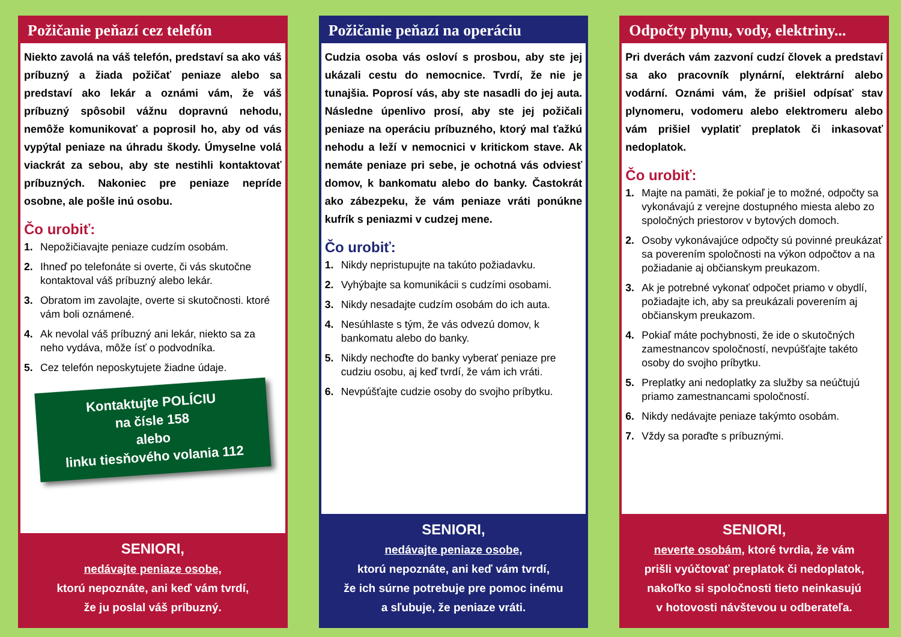Požičanie peňazí cez telefón
Niekto zavolá na váš telefón, predstaví sa ako váš príbuzný a žiada požičať peniaze alebo sa predstaví ako lekár a oznámi vám, že váš príbuzný spôsobil vážnu dopravnú nehodu, nemôže komunikovať a poprosil ho, aby od vás vypýtal peniaze na úhradu škody. Úmyselne volá viackrát za sebou, aby ste nestihli kontaktovať príbuzných. Nakoniec pre peniaze nepríde osobne, ale pošle inú osobu.
Čo urobiť:
1. Nepožičiavajte peniaze cudzím osobám.
2. Ihneď po telefonáte si overte, či vás skutočne kontaktoval váš príbuzný alebo lekár.
3. Obratom im zavolajte, overte si skutočnosti. ktoré vám boli oznámené.
4. Ak nevolal váš príbuzný ani lekár, niekto sa za neho vydáva, môže ísť o podvodníka.
5. Cez telefón neposkytujete žiadne údaje.
Kontaktujte POLÍCIU
na čísle 158
alebo
linku tiesňového volania 112
SENIORI,
nedávajte peniaze osobe,
ktorú nepoznáte, ani keď vám tvrdí,
že ju poslal váš príbuzný.
Požičanie peňazí na operáciu
Cudzia osoba vás osloví s prosbou, aby ste jej ukázali cestu do nemocnice. Tvrdí, že nie je tunajšia. Poprosí vás, aby ste nasadli do jej auta. Následne úpenlivo prosí, aby ste jej požičali peniaze na operáciu príbuzného, ktorý mal ťažkú nehodu a leží v nemocnici v kritickom stave. Ak nemáte peniaze pri sebe, je ochotná vás odviesť domov, k bankomatu alebo do banky. Častokrát ako zábezpeku, že vám peniaze vráti ponúkne kufrík s peniazmi v cudzej mene.
Čo urobiť:
1. Nikdy nepristupujte na takúto požiadavku.
2. Vyhýbajte sa komunikácii s cudzími osobami.
3. Nikdy nesadajte cudzím osobám do ich auta.
4. Nesúhlaste s tým, že vás odvezú domov, k bankomatu alebo do banky.
5. Nikdy nechoďte do banky vyberať peniaze pre cudziu osobu, aj keď tvrdí, že vám ich vráti.
6. Nevpúšťajte cudzie osoby do svojho príbytku.
SENIORI,
nedávajte peniaze osobe,
ktorú nepoznáte, ani keď vám tvrdí,
že ich súrne potrebuje pre pomoc inému
a sľubuje, že peniaze vráti.
Odpočty plynu, vody, elektriny...
Pri dverách vám zazvoní cudzí človek a predstaví sa ako pracovník plynární, elektrární alebo vodární. Oznámi vám, že prišiel odpísať stav plynomeru, vodomeru alebo elektromeru alebo vám prišiel vyplatiť preplatok či inkasovať nedoplatok.
Čo urobiť:
1. Majte na pamäti, že pokiaľ je to možné, odpočty sa vykonávajú z verejne dostupného miesta alebo zo spoločných priestorov v bytových domoch.
2. Osoby vykonávajúce odpočty sú povinné preukázať sa poverením spoločnosti na výkon odpočtov a na požiadanie aj občianskym preukazom.
3. Ak je potrebné vykonať odpočet priamo v obydlí, požiadajte ich, aby sa preukázali poverením aj občianskym preukazom.
4. Pokiaľ máte pochybnosti, že ide o skutočných zamestnancov spoločností, nevpúšťajte takéto osoby do svojho príbytku.
5. Preplatky ani nedoplatky za služby sa neúčtujú priamo zamestnancami spoločností.
6. Nikdy nedávajte peniaze takýmto osobám.
7. Vždy sa poraďte s príbuznými.
SENIORI,
neverte osobám, ktoré tvrdia, že vám
prišli vyúčtovať preplatok či nedoplatok,
nakoľko si spoločnosti tieto neinkasujú
v hotovosti návštevou u odberateľa.